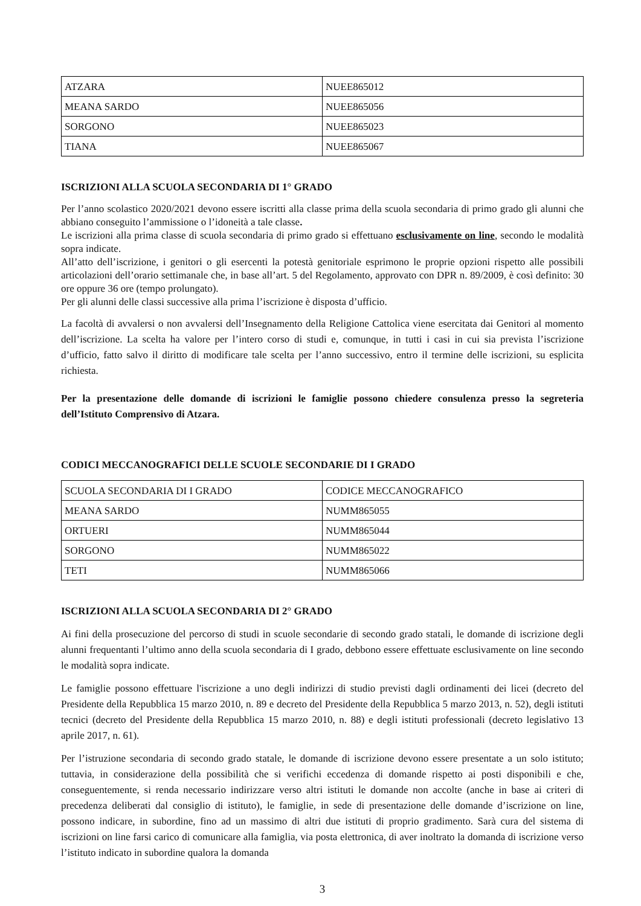| ATZARA | NUEE865012 |
| MEANA SARDO | NUEE865056 |
| SORGONO | NUEE865023 |
| TIANA | NUEE865067 |
ISCRIZIONI ALLA SCUOLA SECONDARIA DI 1° GRADO
Per l’anno scolastico 2020/2021 devono essere iscritti alla classe prima della scuola secondaria di primo grado gli alunni che abbiano conseguito l’ammissione o l’idoneità a tale classe.
Le iscrizioni alla prima classe di scuola secondaria di primo grado si effettuano esclusivamente on line, secondo le modalità sopra indicate.
All’atto dell’iscrizione, i genitori o gli esercenti la potestà genitoriale esprimono le proprie opzioni rispetto alle possibili articolazioni dell’orario settimanale che, in base all’art. 5 del Regolamento, approvato con DPR n. 89/2009, è così definito: 30 ore oppure 36 ore (tempo prolungato).
Per gli alunni delle classi successive alla prima l’iscrizione è disposta d’ufficio.
La facoltà di avvalersi o non avvalersi dell’Insegnamento della Religione Cattolica viene esercitata dai Genitori al momento dell’iscrizione. La scelta ha valore per l’intero corso di studi e, comunque, in tutti i casi in cui sia prevista l’iscrizione d’ufficio, fatto salvo il diritto di modificare tale scelta per l’anno successivo, entro il termine delle iscrizioni, su esplicita richiesta.
Per la presentazione delle domande di iscrizioni le famiglie possono chiedere consulenza presso la segreteria dell’Istituto Comprensivo di Atzara.
CODICI MECCANOGRAFICI DELLE SCUOLE SECONDARIE DI I GRADO
| SCUOLA SECONDARIA DI I GRADO | CODICE MECCANOGRAFICO |
| MEANA SARDO | NUMM865055 |
| ORTUERI | NUMM865044 |
| SORGONO | NUMM865022 |
| TETI | NUMM865066 |
ISCRIZIONI ALLA SCUOLA SECONDARIA DI 2° GRADO
Ai fini della prosecuzione del percorso di studi in scuole secondarie di secondo grado statali, le domande di iscrizione degli alunni frequentanti l’ultimo anno della scuola secondaria di I grado, debbono essere effettuate esclusivamente on line secondo le modalità sopra indicate.
Le famiglie possono effettuare l'iscrizione a uno degli indirizzi di studio previsti dagli ordinamenti dei licei (decreto del Presidente della Repubblica 15 marzo 2010, n. 89 e decreto del Presidente della Repubblica 5 marzo 2013, n. 52), degli istituti tecnici (decreto del Presidente della Repubblica 15 marzo 2010, n. 88) e degli istituti professionali (decreto legislativo 13 aprile 2017, n. 61).
Per l’istruzione secondaria di secondo grado statale, le domande di iscrizione devono essere presentate a un solo istituto; tuttavia, in considerazione della possibilità che si verifichi eccedenza di domande rispetto ai posti disponibili e che, conseguentemente, si renda necessario indirizzare verso altri istituti le domande non accolte (anche in base ai criteri di precedenza deliberati dal consiglio di istituto), le famiglie, in sede di presentazione delle domande d’iscrizione on line, possono indicare, in subordine, fino ad un massimo di altri due istituti di proprio gradimento. Sarà cura del sistema di iscrizioni on line farsi carico di comunicare alla famiglia, via posta elettronica, di aver inoltrato la domanda di iscrizione verso l’istituto indicato in subordine qualora la domanda
3